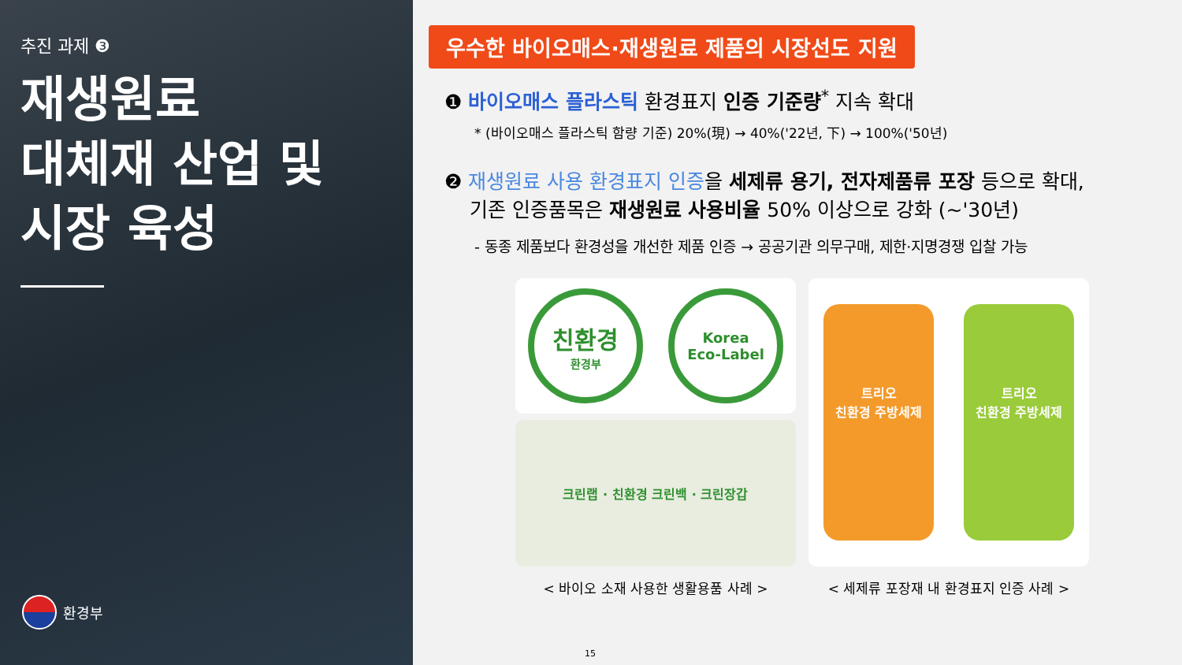추진 과제 ❸
재생원료
대체재 산업 및
시장 육성
환경부
우수한 바이오매스·재생원료 제품의 시장선도 지원
❶ 바이오매스 플라스틱 환경표지 인증 기준량<sup>*</sup> 지속 확대
* (바이오매스 플라스틱 함량 기준) 20%(現) → 40%('22년, 下) → 100%('50년)
❷ 재생원료 사용 환경표지 인증을 세제류 용기, 전자제품류 포장 등으로 확대,
기존 인증품목은 재생원료 사용비율 50% 이상으로 강화 (~'30년)
- 동종 제품보다 환경성을 개선한 제품 인증 → 공공기관 의무구매, 제한·지명경쟁 입찰 가능
친환경
환경부
Korea
Eco-Label
크린랩 · 친환경 크린백 · 크린장갑
< 바이오 소재 사용한 생활용품 사례 >
트리오
친환경 주방세제
트리오
친환경 주방세제
< 세제류 포장재 내 환경표지 인증 사례 >
15